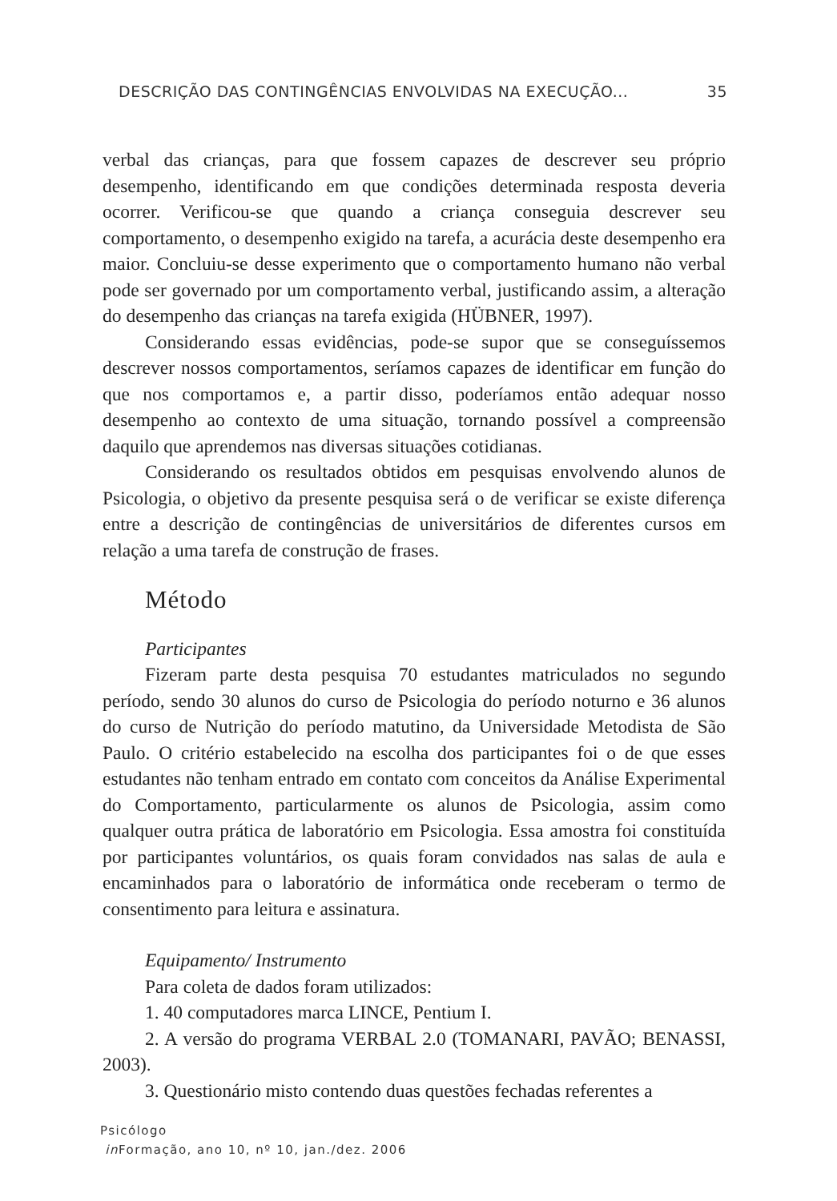DESCRIÇÃO DAS CONTINGÊNCIAS ENVOLVIDAS NA EXECUÇÃO... 35
verbal das crianças, para que fossem capazes de descrever seu próprio desempenho, identificando em que condições determinada resposta deveria ocorrer. Verificou-se que quando a criança conseguia descrever seu comportamento, o desempenho exigido na tarefa, a acurácia deste desempenho era maior. Concluiu-se desse experimento que o comportamento humano não verbal pode ser governado por um comportamento verbal, justificando assim, a alteração do desempenho das crianças na tarefa exigida (HÜBNER, 1997).
Considerando essas evidências, pode-se supor que se conseguíssemos descrever nossos comportamentos, seríamos capazes de identificar em função do que nos comportamos e, a partir disso, poderíamos então adequar nosso desempenho ao contexto de uma situação, tornando possível a compreensão daquilo que aprendemos nas diversas situações cotidianas.
Considerando os resultados obtidos em pesquisas envolvendo alunos de Psicologia, o objetivo da presente pesquisa será o de verificar se existe diferença entre a descrição de contingências de universitários de diferentes cursos em relação a uma tarefa de construção de frases.
Método
Participantes
Fizeram parte desta pesquisa 70 estudantes matriculados no segundo período, sendo 30 alunos do curso de Psicologia do período noturno e 36 alunos do curso de Nutrição do período matutino, da Universidade Metodista de São Paulo. O critério estabelecido na escolha dos participantes foi o de que esses estudantes não tenham entrado em contato com conceitos da Análise Experimental do Comportamento, particularmente os alunos de Psicologia, assim como qualquer outra prática de laboratório em Psicologia. Essa amostra foi constituída por participantes voluntários, os quais foram convidados nas salas de aula e encaminhados para o laboratório de informática onde receberam o termo de consentimento para leitura e assinatura.
Equipamento/ Instrumento
Para coleta de dados foram utilizados:
1. 40 computadores marca LINCE, Pentium I.
2. A versão do programa VERBAL 2.0 (TOMANARI, PAVÃO; BENASSI, 2003).
3. Questionário misto contendo duas questões fechadas referentes a
Psicólogo
in Formação, ano 10, nº 10, jan./dez. 2006